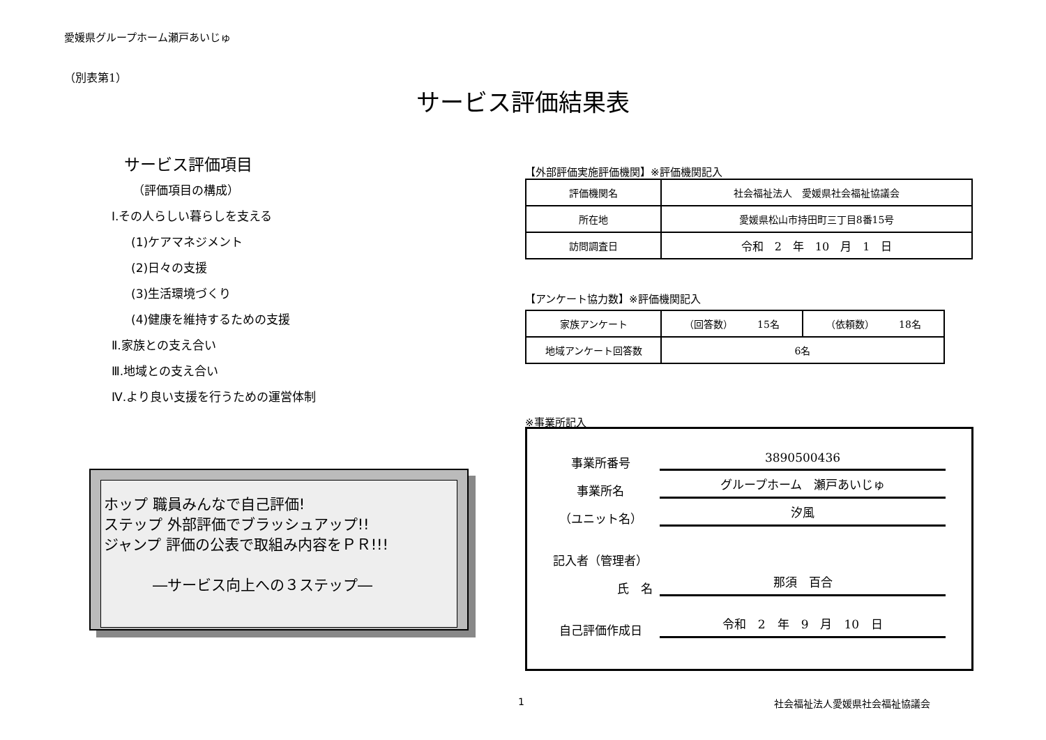愛媛県グループホーム瀬戸あいじゅ
（別表第1）
サービス評価結果表
サービス評価項目
（評価項目の構成）
Ⅰ.その人らしい暮らしを支える
(1)ケアマネジメント
(2)日々の支援
(3)生活環境づくり
(4)健康を維持するための支援
Ⅱ.家族との支え合い
Ⅲ.地域との支え合い
Ⅳ.より良い支援を行うための運営体制
【外部評価実施評価機関】※評価機関記入
| 評価機関名 | 社会福祉法人 愛媛県社会福祉協議会 |
| 所在地 | 愛媛県松山市持田町三丁目8番15号 |
| 訪問調査日 | 令和 2 年 10 月 1 日 |
【アンケート協力数】※評価機関記入
| 家族アンケート | （回答数） 15名 | （依頼数） 18名 |
| 地域アンケート回答数 | 6名 | |
※事業所記入
ホップ 職員みんなで自己評価!
ステップ 外部評価でブラッシュアップ!!
ジャンプ 評価の公表で取組み内容をＰＲ!!!
―サービス向上への３ステップ―
事業所番号 3890500436
事業所名 グループホーム　瀬戸あいじゅ
（ユニット名） 汐風
記入者（管理者）
氏　名 那須　百合
自己評価作成日 令和　2　年　9　月　10　日
1 社会福祉法人愛媛県社会福祉協議会